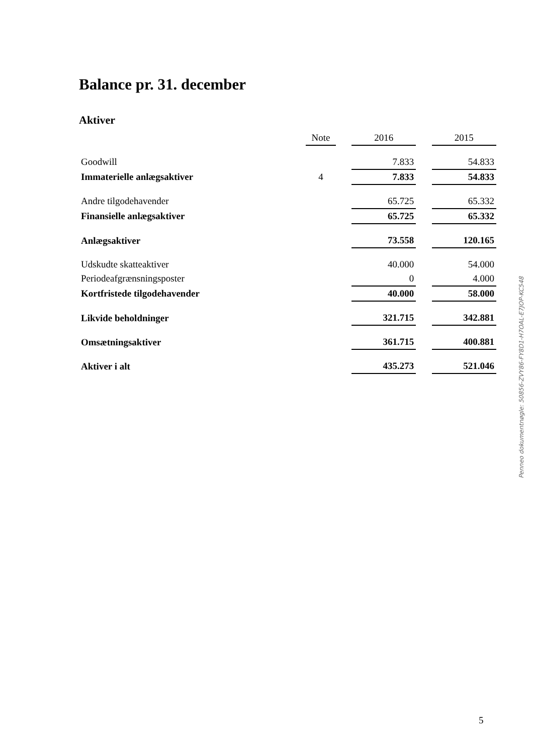Balance pr. 31. december
Aktiver
| | Note | | 2016 | | 2015 |
| --- | --- | --- | --- | --- | --- |
| Goodwill | | | 7.833 | | 54.833 |
| Immaterielle anlægsaktiver | 4 | | 7.833 | | 54.833 |
| Andre tilgodehavender | | | 65.725 | | 65.332 |
| Finansielle anlægsaktiver | | | 65.725 | | 65.332 |
| Anlægsaktiver | | | 73.558 | | 120.165 |
| Udskudte skatteaktiver | | | 40.000 | | 54.000 |
| Periodeafgrænsningsposter | | | 0 | | 4.000 |
| Kortfristede tilgodehavender | | | 40.000 | | 58.000 |
| Likvide beholdninger | | | 321.715 | | 342.881 |
| Omsætningsaktiver | | | 361.715 | | 400.881 |
| Aktiver i alt | | | 435.273 | | 521.046 |
Penneo dokumentnøgle: 50856-ZVY86-FY8D1-H7OAL-E7JOP-KC548
5